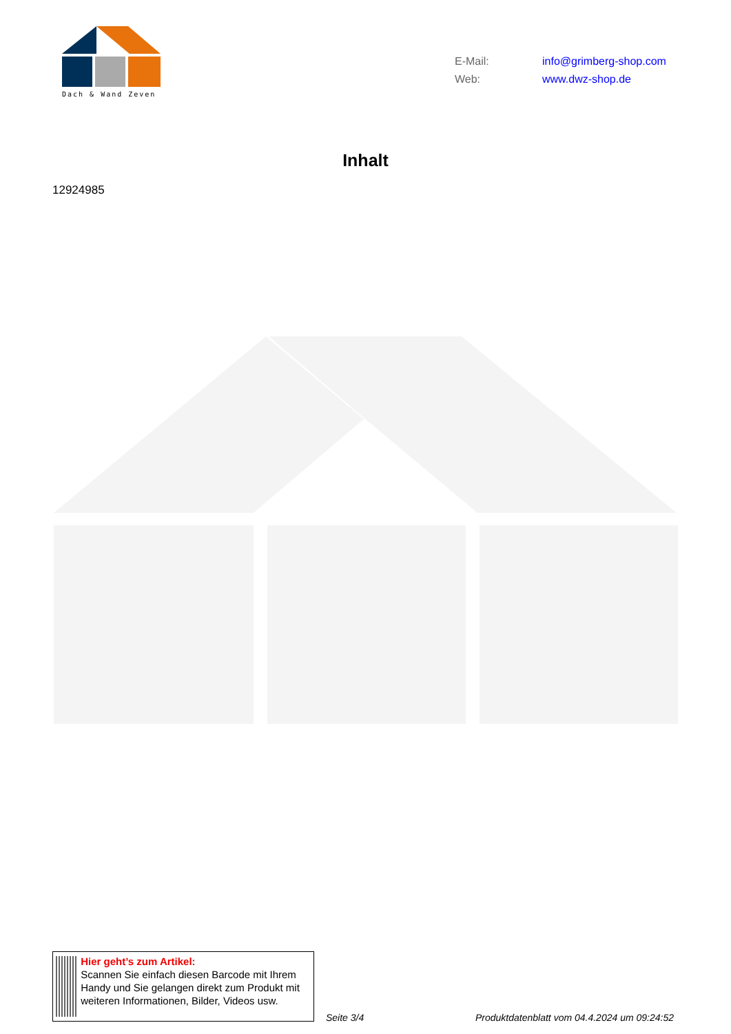Dach & Wand Zeven
E-Mail: info@grimberg-shop.com
Web: www.dwz-shop.de
Inhalt
12924985
Hier geht’s zum Artikel:
Scannen Sie einfach diesen Barcode mit Ihrem Handy und Sie gelangen direkt zum Produkt mit weiteren Informationen, Bilder, Videos usw.
Seite 3/4
Produktdatenblatt vom 04.4.2024 um 09:24:52